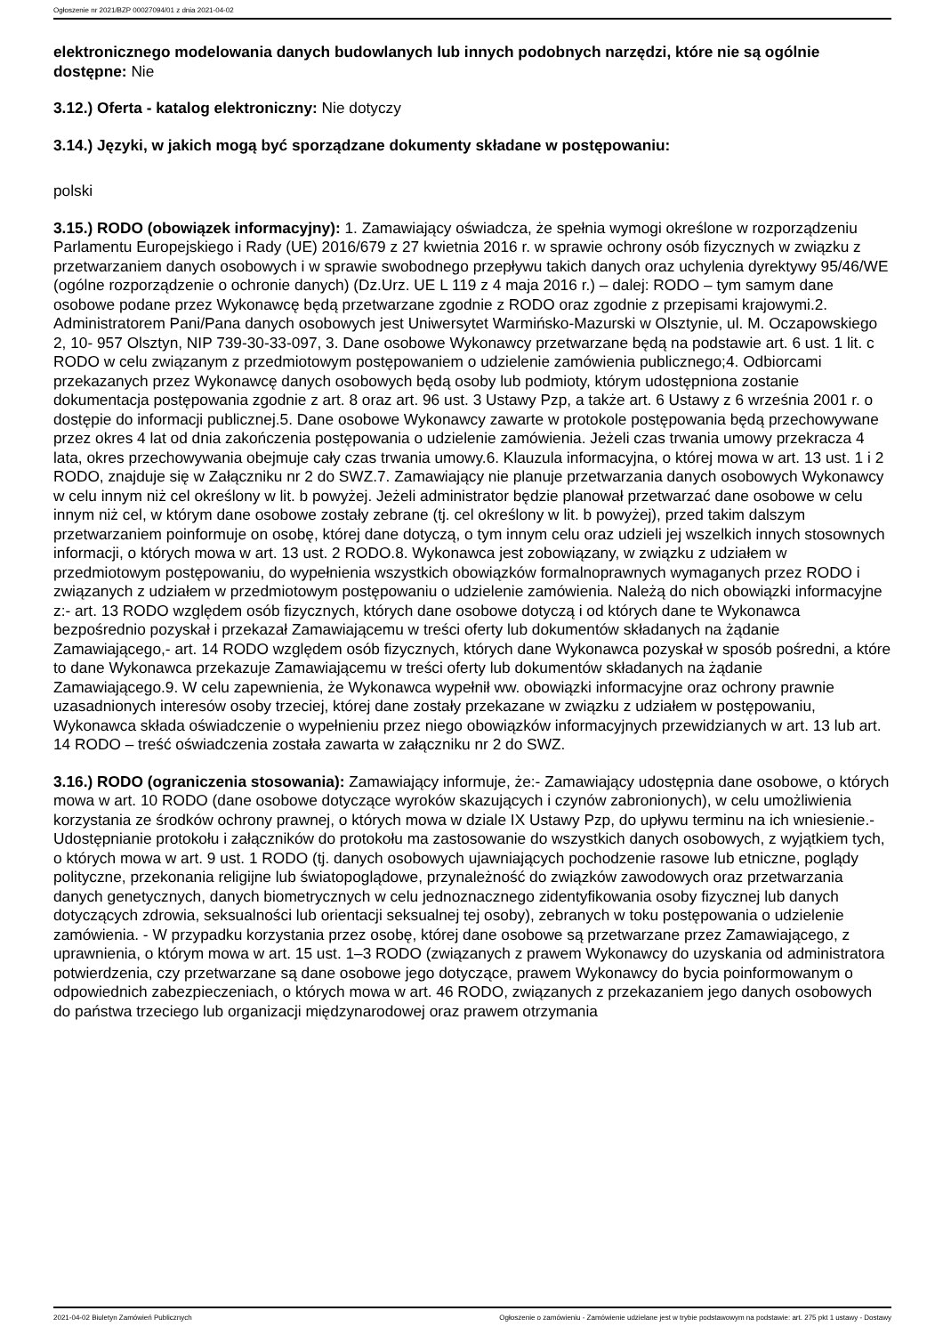Ogłoszenie nr 2021/BZP 00027094/01 z dnia 2021-04-02
elektronicznego modelowania danych budowlanych lub innych podobnych narzędzi, które nie są ogólnie dostępne: Nie
3.12.) Oferta - katalog elektroniczny: Nie dotyczy
3.14.) Języki, w jakich mogą być sporządzane dokumenty składane w postępowaniu:
polski
3.15.) RODO (obowiązek informacyjny): 1. Zamawiający oświadcza, że spełnia wymogi określone w rozporządzeniu Parlamentu Europejskiego i Rady (UE) 2016/679 z 27 kwietnia 2016 r. w sprawie ochrony osób fizycznych w związku z przetwarzaniem danych osobowych i w sprawie swobodnego przepływu takich danych oraz uchylenia dyrektywy 95/46/WE (ogólne rozporządzenie o ochronie danych) (Dz.Urz. UE L 119 z 4 maja 2016 r.) – dalej: RODO – tym samym dane osobowe podane przez Wykonawcę będą przetwarzane zgodnie z RODO oraz zgodnie z przepisami krajowymi.2. Administratorem Pani/Pana danych osobowych jest Uniwersytet Warmińsko-Mazurski w Olsztynie, ul. M. Oczapowskiego 2, 10- 957 Olsztyn, NIP 739-30-33-097, 3. Dane osobowe Wykonawcy przetwarzane będą na podstawie art. 6 ust. 1 lit. c RODO w celu związanym z przedmiotowym postępowaniem o udzielenie zamówienia publicznego;4. Odbiorcami przekazanych przez Wykonawcę danych osobowych będą osoby lub podmioty, którym udostępniona zostanie dokumentacja postępowania zgodnie z art. 8 oraz art. 96 ust. 3 Ustawy Pzp, a także art. 6 Ustawy z 6 września 2001 r. o dostępie do informacji publicznej.5. Dane osobowe Wykonawcy zawarte w protokole postępowania będą przechowywane przez okres 4 lat od dnia zakończenia postępowania o udzielenie zamówienia. Jeżeli czas trwania umowy przekracza 4 lata, okres przechowywania obejmuje cały czas trwania umowy.6. Klauzula informacyjna, o której mowa w art. 13 ust. 1 i 2 RODO, znajduje się w Załączniku nr 2 do SWZ.7. Zamawiający nie planuje przetwarzania danych osobowych Wykonawcy w celu innym niż cel określony w lit. b powyżej. Jeżeli administrator będzie planował przetwarzać dane osobowe w celu innym niż cel, w którym dane osobowe zostały zebrane (tj. cel określony w lit. b powyżej), przed takim dalszym przetwarzaniem poinformuje on osobę, której dane dotyczą, o tym innym celu oraz udzieli jej wszelkich innych stosownych informacji, o których mowa w art. 13 ust. 2 RODO.8. Wykonawca jest zobowiązany, w związku z udziałem w przedmiotowym postępowaniu, do wypełnienia wszystkich obowiązków formalnoprawnych wymaganych przez RODO i związanych z udziałem w przedmiotowym postępowaniu o udzielenie zamówienia. Należą do nich obowiązki informacyjne z:- art. 13 RODO względem osób fizycznych, których dane osobowe dotyczą i od których dane te Wykonawca bezpośrednio pozyskał i przekazał Zamawiającemu w treści oferty lub dokumentów składanych na żądanie Zamawiającego,- art. 14 RODO względem osób fizycznych, których dane Wykonawca pozyskał w sposób pośredni, a które to dane Wykonawca przekazuje Zamawiającemu w treści oferty lub dokumentów składanych na żądanie Zamawiającego.9. W celu zapewnienia, że Wykonawca wypełnił ww. obowiązki informacyjne oraz ochrony prawnie uzasadnionych interesów osoby trzeciej, której dane zostały przekazane w związku z udziałem w postępowaniu, Wykonawca składa oświadczenie o wypełnieniu przez niego obowiązków informacyjnych przewidzianych w art. 13 lub art. 14 RODO – treść oświadczenia została zawarta w załączniku nr 2 do SWZ.
3.16.) RODO (ograniczenia stosowania): Zamawiający informuje, że:- Zamawiający udostępnia dane osobowe, o których mowa w art. 10 RODO (dane osobowe dotyczące wyroków skazujących i czynów zabronionych), w celu umożliwienia korzystania ze środków ochrony prawnej, o których mowa w dziale IX Ustawy Pzp, do upływu terminu na ich wniesienie.- Udostępnianie protokołu i załączników do protokołu ma zastosowanie do wszystkich danych osobowych, z wyjątkiem tych, o których mowa w art. 9 ust. 1 RODO (tj. danych osobowych ujawniających pochodzenie rasowe lub etniczne, poglądy polityczne, przekonania religijne lub światopoglądowe, przynależność do związków zawodowych oraz przetwarzania danych genetycznych, danych biometrycznych w celu jednoznacznego zidentyfikowania osoby fizycznej lub danych dotyczących zdrowia, seksualności lub orientacji seksualnej tej osoby), zebranych w toku postępowania o udzielenie zamówienia. - W przypadku korzystania przez osobę, której dane osobowe są przetwarzane przez Zamawiającego, z uprawnienia, o którym mowa w art. 15 ust. 1–3 RODO (związanych z prawem Wykonawcy do uzyskania od administratora potwierdzenia, czy przetwarzane są dane osobowe jego dotyczące, prawem Wykonawcy do bycia poinformowanym o odpowiednich zabezpieczeniach, o których mowa w art. 46 RODO, związanych z przekazaniem jego danych osobowych do państwa trzeciego lub organizacji międzynarodowej oraz prawem otrzymania
2021-04-02 Biuletyn Zamówień Publicznych Ogłoszenie o zamówieniu - Zamówienie udzielane jest w trybie podstawowym na podstawie: art. 275 pkt 1 ustawy - Dostawy